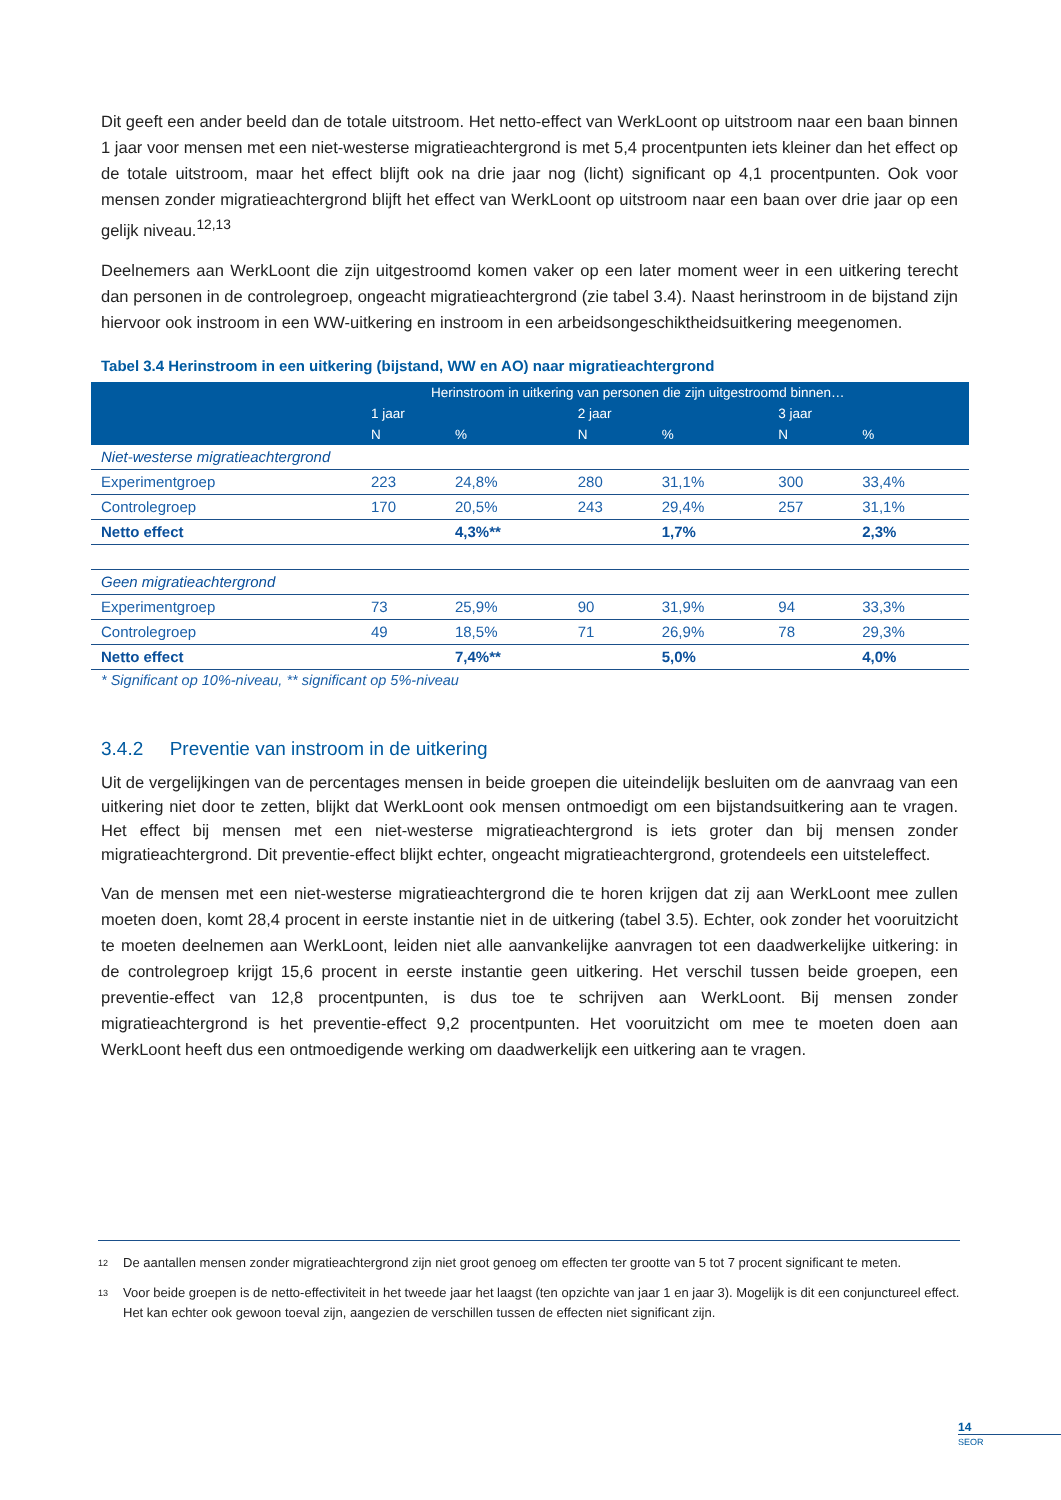Dit geeft een ander beeld dan de totale uitstroom. Het netto-effect van WerkLoont op uitstroom naar een baan binnen 1 jaar voor mensen met een niet-westerse migratieachtergrond is met 5,4 procentpunten iets kleiner dan het effect op de totale uitstroom, maar het effect blijft ook na drie jaar nog (licht) significant op 4,1 procentpunten. Ook voor mensen zonder migratieachtergrond blijft het effect van WerkLoont op uitstroom naar een baan over drie jaar op een gelijk niveau.<sup>12,13</sup>
Deelnemers aan WerkLoont die zijn uitgestroomd komen vaker op een later moment weer in een uitkering terecht dan personen in de controlegroep, ongeacht migratieachtergrond (zie tabel 3.4). Naast herinstroom in de bijstand zijn hiervoor ook instroom in een WW-uitkering en instroom in een arbeidsongeschiktheidsuitkering meegenomen.
Tabel 3.4 Herinstroom in een uitkering (bijstand, WW en AO) naar migratieachtergrond
| | Herinstroom in uitkering van personen die zijn uitgestroomd binnen… | | | | | |
| --- | --- | --- | --- | --- | --- | --- |
| | 1 jaar | | 2 jaar | | 3 jaar | |
| | N | % | N | % | N | % |
| Niet-westerse migratieachtergrond | | | | | | |
| Experimentgroep | 223 | 24,8% | 280 | 31,1% | 300 | 33,4% |
| Controlegroep | 170 | 20,5% | 243 | 29,4% | 257 | 31,1% |
| Netto effect | | 4,3%** | | 1,7% | | 2,3% |
| Geen migratieachtergrond | | | | | | |
| Experimentgroep | 73 | 25,9% | 90 | 31,9% | 94 | 33,3% |
| Controlegroep | 49 | 18,5% | 71 | 26,9% | 78 | 29,3% |
| Netto effect | | 7,4%** | | 5,0% | | 4,0% |
* Significant op 10%-niveau, ** significant op 5%-niveau
3.4.2 Preventie van instroom in de uitkering
Uit de vergelijkingen van de percentages mensen in beide groepen die uiteindelijk besluiten om de aanvraag van een uitkering niet door te zetten, blijkt dat WerkLoont ook mensen ontmoedigt om een bijstandsuitkering aan te vragen. Het effect bij mensen met een niet-westerse migratieachtergrond is iets groter dan bij mensen zonder migratieachtergrond. Dit preventie-effect blijkt echter, ongeacht migratieachtergrond, grotendeels een uitsteleffect.
Van de mensen met een niet-westerse migratieachtergrond die te horen krijgen dat zij aan WerkLoont mee zullen moeten doen, komt 28,4 procent in eerste instantie niet in de uitkering (tabel 3.5). Echter, ook zonder het vooruitzicht te moeten deelnemen aan WerkLoont, leiden niet alle aanvankelijke aanvragen tot een daadwerkelijke uitkering: in de controlegroep krijgt 15,6 procent in eerste instantie geen uitkering. Het verschil tussen beide groepen, een preventie-effect van 12,8 procentpunten, is dus toe te schrijven aan WerkLoont. Bij mensen zonder migratieachtergrond is het preventie-effect 9,2 procentpunten. Het vooruitzicht om mee te moeten doen aan WerkLoont heeft dus een ontmoedigende werking om daadwerkelijk een uitkering aan te vragen.
<sup>12</sup> De aantallen mensen zonder migratieachtergrond zijn niet groot genoeg om effecten ter grootte van 5 tot 7 procent significant te meten.
<sup>13</sup> Voor beide groepen is de netto-effectiviteit in het tweede jaar het laagst (ten opzichte van jaar 1 en jaar 3). Mogelijk is dit een conjunctureel effect. Het kan echter ook gewoon toeval zijn, aangezien de verschillen tussen de effecten niet significant zijn.
14
SEOR